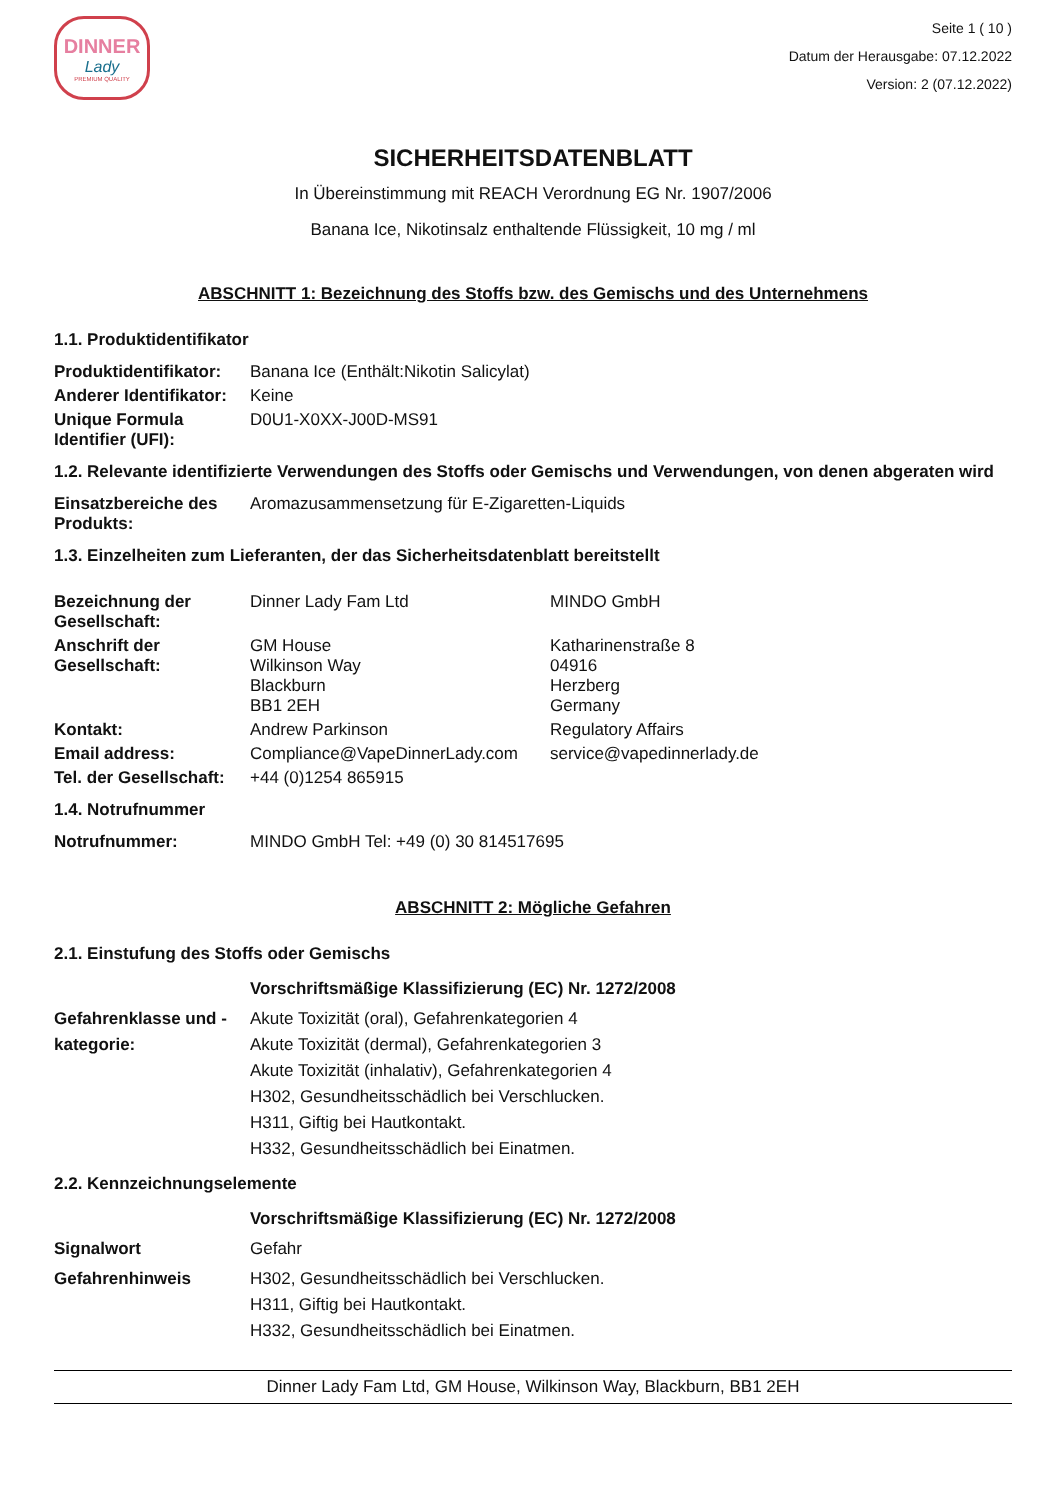DINNER
Lady
PREMIUM QUALITY
Seite 1 ( 10 )
Datum der Herausgabe: 07.12.2022
Version: 2 (07.12.2022)
SICHERHEITSDATENBLATT
In Übereinstimmung mit REACH Verordnung EG Nr. 1907/2006
Banana Ice, Nikotinsalz enthaltende Flüssigkeit, 10 mg / ml
ABSCHNITT 1: Bezeichnung des Stoffs bzw. des Gemischs und des Unternehmens
1.1. Produktidentifikator
| Produktidentifikator: | Banana Ice (Enthält:Nikotin Salicylat) |
| Anderer Identifikator: | Keine |
| Unique Formula Identifier (UFI): | D0U1-X0XX-J00D-MS91 |
1.2. Relevante identifizierte Verwendungen des Stoffs oder Gemischs und Verwendungen, von denen abgeraten wird
| Einsatzbereiche des Produkts: | Aromazusammensetzung für E-Zigaretten-Liquids |
1.3. Einzelheiten zum Lieferanten, der das Sicherheitsdatenblatt bereitstellt
| Bezeichnung der Gesellschaft: | Dinner Lady Fam Ltd | MINDO GmbH |
| Anschrift der Gesellschaft: | GM House Wilkinson Way Blackburn BB1 2EH | Katharinenstraße 8 04916 Herzberg Germany |
| Kontakt: | Andrew Parkinson | Regulatory Affairs |
| Email address: | Compliance@VapeDinnerLady.com | service@vapedinnerlady.de |
| Tel. der Gesellschaft: | +44 (0)1254 865915 | |
1.4. Notrufnummer
| Notrufnummer: | MINDO GmbH Tel: +49 (0) 30 814517695 |
ABSCHNITT 2: Mögliche Gefahren
2.1. Einstufung des Stoffs oder Gemischs
| | Vorschriftsmäßige Klassifizierung (EC) Nr. 1272/2008 |
| Gefahrenklasse und -kategorie: | Akute Toxizität (oral), Gefahrenkategorien 4 Akute Toxizität (dermal), Gefahrenkategorien 3 Akute Toxizität (inhalativ), Gefahrenkategorien 4 H302, Gesundheitsschädlich bei Verschlucken. H311, Giftig bei Hautkontakt. H332, Gesundheitsschädlich bei Einatmen. |
2.2. Kennzeichnungselemente
| | Vorschriftsmäßige Klassifizierung (EC) Nr. 1272/2008 |
| Signalwort | Gefahr |
| Gefahrenhinweis | H302, Gesundheitsschädlich bei Verschlucken. H311, Giftig bei Hautkontakt. H332, Gesundheitsschädlich bei Einatmen. |
Dinner Lady Fam Ltd, GM House, Wilkinson Way, Blackburn, BB1 2EH